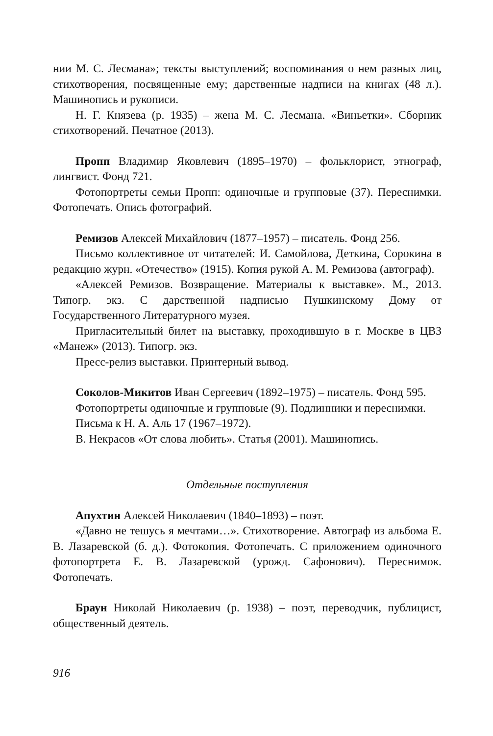нии М. С. Лесмана»; тексты выступлений; воспоминания о нем разных лиц, стихотворения, посвященные ему; дарственные надписи на книгах (48 л.). Машинопись и рукописи.
Н. Г. Князева (р. 1935) – жена М. С. Лесмана. «Виньетки». Сборник стихотворений. Печатное (2013).
Пропп Владимир Яковлевич (1895–1970) – фольклорист, этнограф, лингвист. Фонд 721.
Фотопортреты семьи Пропп: одиночные и групповые (37). Переснимки. Фотопечать. Опись фотографий.
Ремизов Алексей Михайлович (1877–1957) – писатель. Фонд 256.
Письмо коллективное от читателей: И. Самойлова, Деткина, Сорокина в редакцию журн. «Отечество» (1915). Копия рукой А. М. Ремизова (автограф).
«Алексей Ремизов. Возвращение. Материалы к выставке». М., 2013. Типогр. экз. С дарственной надписью Пушкинскому Дому от Государственного Литературного музея.
Пригласительный билет на выставку, проходившую в г. Москве в ЦВЗ «Манеж» (2013). Типогр. экз.
Пресс-релиз выставки. Принтерный вывод.
Соколов-Микитов Иван Сергеевич (1892–1975) – писатель. Фонд 595.
Фотопортреты одиночные и групповые (9). Подлинники и переснимки.
Письма к Н. А. Аль 17 (1967–1972).
В. Некрасов «От слова любить». Статья (2001). Машинопись.
Отдельные поступления
Апухтин Алексей Николаевич (1840–1893) – поэт.
«Давно не тешусь я мечтами…». Стихотворение. Автограф из альбома Е. В. Лазаревской (б. д.). Фотокопия. Фотопечать. С приложением одиночного фотопортрета Е. В. Лазаревской (урожд. Сафонович). Переснимок. Фотопечать.
Браун Николай Николаевич (р. 1938) – поэт, переводчик, публицист, общественный деятель.
916